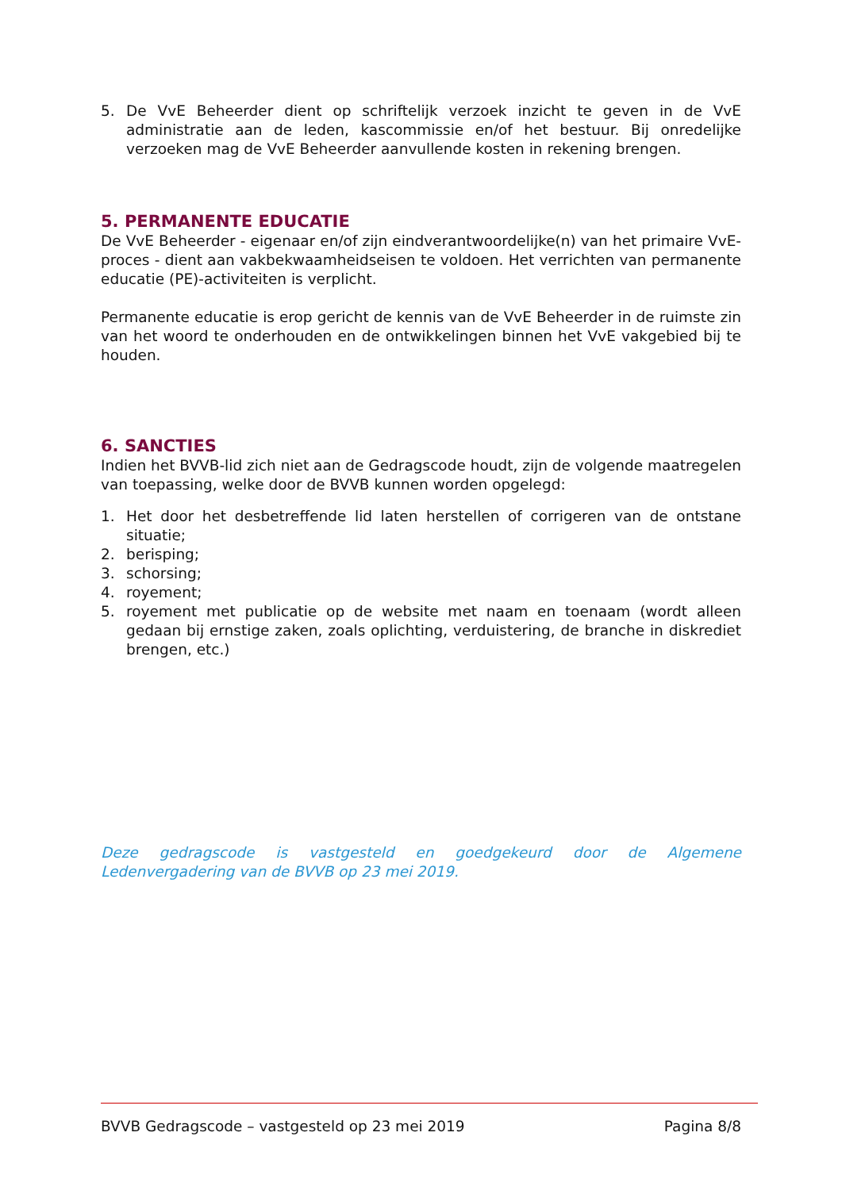5. De VvE Beheerder dient op schriftelijk verzoek inzicht te geven in de VvE administratie aan de leden, kascommissie en/of het bestuur. Bij onredelijke verzoeken mag de VvE Beheerder aanvullende kosten in rekening brengen.
5. PERMANENTE EDUCATIE
De VvE Beheerder - eigenaar en/of zijn eindverantwoordelijke(n) van het primaire VvE-proces - dient aan vakbekwaamheidseisen te voldoen. Het verrichten van permanente educatie (PE)-activiteiten is verplicht.
Permanente educatie is erop gericht de kennis van de VvE Beheerder in de ruimste zin van het woord te onderhouden en de ontwikkelingen binnen het VvE vakgebied bij te houden.
6. SANCTIES
Indien het BVVB-lid zich niet aan de Gedragscode houdt, zijn de volgende maatregelen van toepassing, welke door de BVVB kunnen worden opgelegd:
1. Het door het desbetreffende lid laten herstellen of corrigeren van de ontstane situatie;
2. berisping;
3. schorsing;
4. royement;
5. royement met publicatie op de website met naam en toenaam (wordt alleen gedaan bij ernstige zaken, zoals oplichting, verduistering, de branche in diskrediet brengen, etc.)
Deze gedragscode is vastgesteld en goedgekeurd door de Algemene Ledenvergadering van de BVVB op 23 mei 2019.
BVVB Gedragscode – vastgesteld op 23 mei 2019 Pagina 8/8